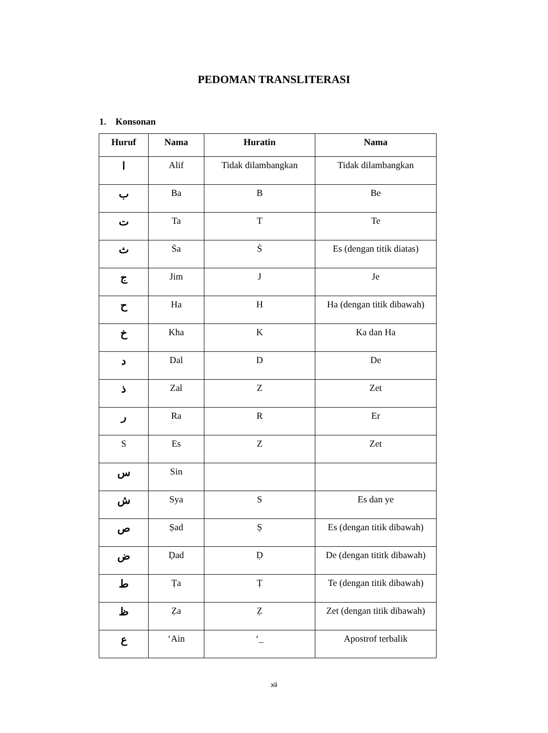PEDOMAN TRANSLITERASI
1. Konsonan
| Huruf | Nama | Huratin | Nama |
| --- | --- | --- | --- |
| ا | Alif | Tidak dilambangkan | Tidak dilambangkan |
| ب | Ba | B | Be |
| ت | Ta | T | Te |
| ث | Ṡa | Ṡ | Es (dengan titik diatas) |
| ج | Jim | J | Je |
| ح | Ha | H | Ha (dengan titik dibawah) |
| خ | Kha | K | Ka dan Ha |
| د | Dal | D | De |
| ذ | Zal | Z | Zet |
| ر | Ra | R | Er |
| S | Es | Z | Zet |
| س | Sin | | |
| ش | Sya | S | Es dan ye |
| ص | Ṣad | Ṣ | Es (dengan titik dibawah) |
| ض | Ḍad | Ḍ | De (dengan tititk dibawah) |
| ط | Ṭa | Ṭ | Te (dengan titik dibawah) |
| ظ | Ẓa | Ẓ | Zet (dengan titik dibawah) |
| ع | ‘Ain | ‘_ | Apostrof terbalik |
xii